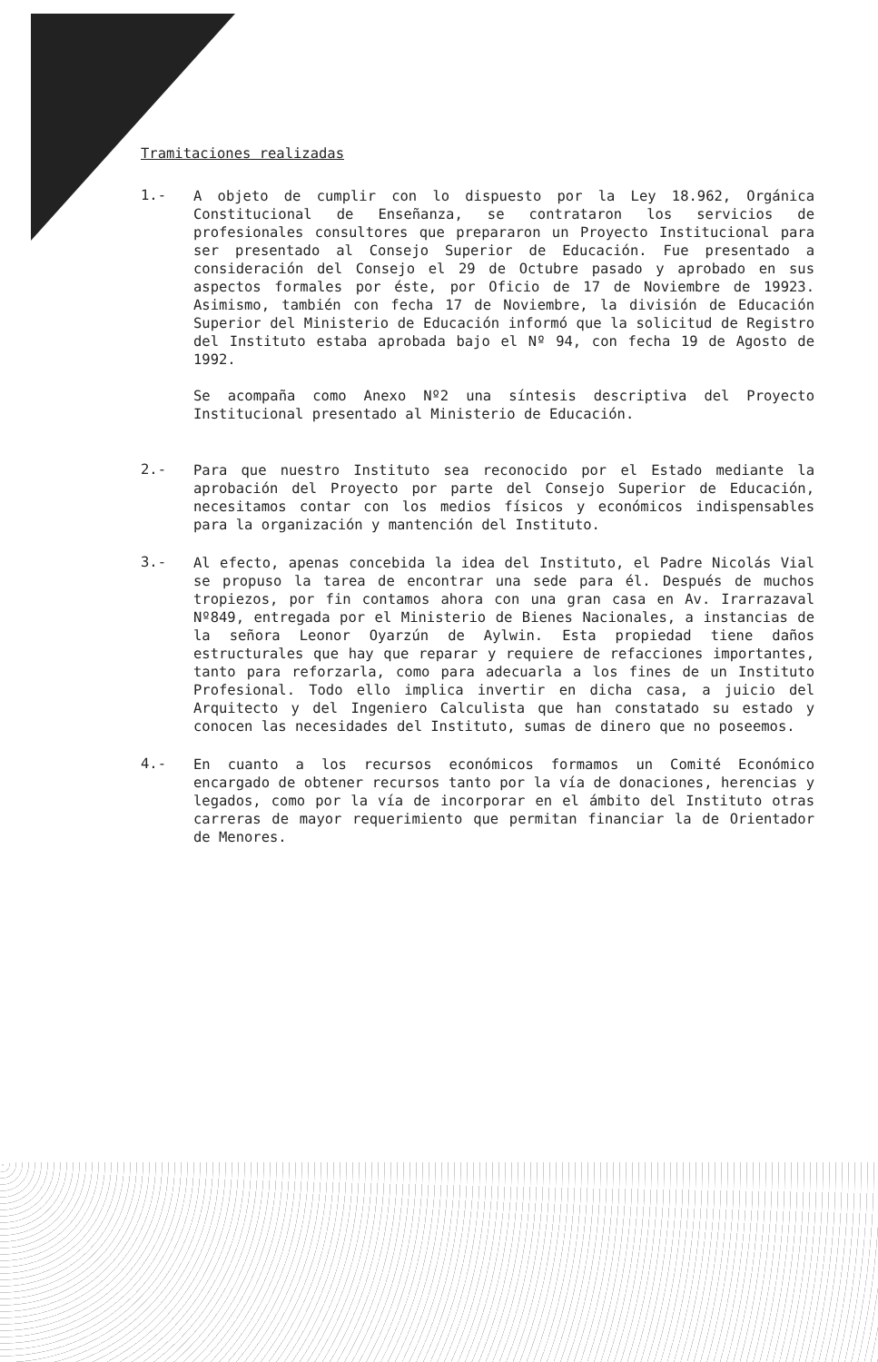Tramitaciones realizadas
1.-
A objeto de cumplir con lo dispuesto por la Ley 18.962, Orgánica Constitucional de Enseñanza, se contrataron los servicios de profesionales consultores que prepararon un Proyecto Institucional para ser presentado al Consejo Superior de Educación. Fue presentado a consideración del Consejo el 29 de Octubre pasado y aprobado en sus aspectos formales por éste, por Oficio de 17 de Noviembre de 19923. Asimismo, también con fecha 17 de Noviembre, la división de Educación Superior del Ministerio de Educación informó que la solicitud de Registro del Instituto estaba aprobada bajo el Nº 94, con fecha 19 de Agosto de 1992.
Se acompaña como Anexo Nº2 una síntesis descriptiva del Proyecto Institucional presentado al Ministerio de Educación.
2.-
Para que nuestro Instituto sea reconocido por el Estado mediante la aprobación del Proyecto por parte del Consejo Superior de Educación, necesitamos contar con los medios físicos y económicos indispensables para la organización y mantención del Instituto.
3.-
Al efecto, apenas concebida la idea del Instituto, el Padre Nicolás Vial se propuso la tarea de encontrar una sede para él. Después de muchos tropiezos, por fin contamos ahora con una gran casa en Av. Irarrazaval Nº849, entregada por el Ministerio de Bienes Nacionales, a instancias de la señora Leonor Oyarzún de Aylwin. Esta propiedad tiene daños estructurales que hay que reparar y requiere de refacciones importantes, tanto para reforzarla, como para adecuarla a los fines de un Instituto Profesional. Todo ello implica invertir en dicha casa, a juicio del Arquitecto y del Ingeniero Calculista que han constatado su estado y conocen las necesidades del Instituto, sumas de dinero que no poseemos.
4.-
En cuanto a los recursos económicos formamos un Comité Económico encargado de obtener recursos tanto por la vía de donaciones, herencias y legados, como por la vía de incorporar en el ámbito del Instituto otras carreras de mayor requerimiento que permitan financiar la de Orientador de Menores.